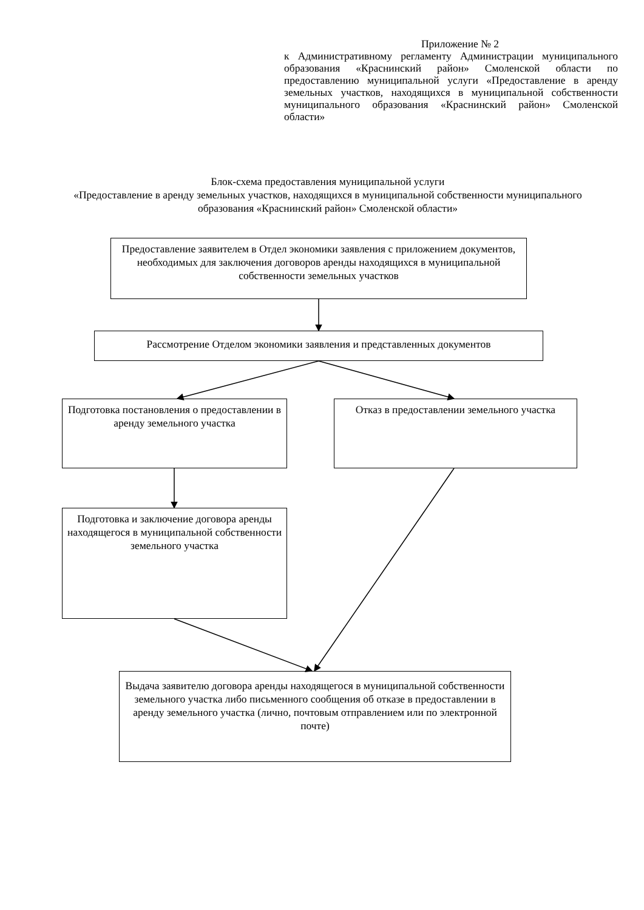Приложение № 2
к Административному регламенту Администрации муниципального образования «Краснинский район» Смоленской области по предоставлению муниципальной услуги «Предоставление в аренду земельных участков, находящихся в муниципальной собственности муниципального образования «Краснинский район» Смоленской области»
Блок-схема предоставления муниципальной услуги
«Предоставление в аренду земельных участков, находящихся в муниципальной собственности муниципального образования «Краснинский район» Смоленской области»
Предоставление заявителем в Отдел экономики заявления с приложением документов, необходимых для заключения договоров аренды находящихся в муниципальной собственности земельных участков
Рассмотрение Отделом экономики заявления и представленных документов
Подготовка постановления о предоставлении в аренду земельного участка
Отказ в предоставлении земельного участка
Подготовка и заключение договора аренды находящегося в муниципальной собственности земельного участка
Выдача заявителю договора аренды находящегося в муниципальной собственности земельного участка либо письменного сообщения об отказе в предоставлении в аренду земельного участка (лично, почтовым отправлением или по электронной почте)